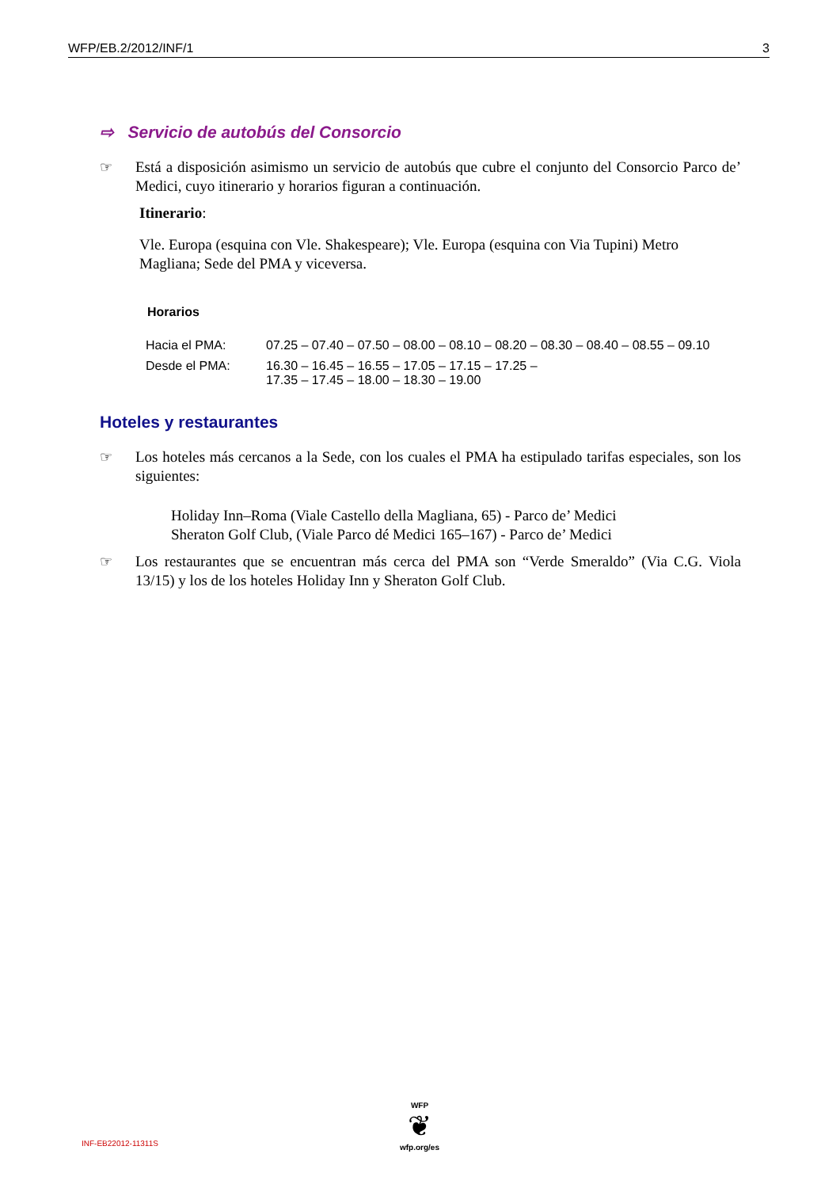WFP/EB.2/2012/INF/1 3
⇨ Servicio de autobús del Consorcio
☞ Está a disposición asimismo un servicio de autobús que cubre el conjunto del Consorcio Parco de’ Medici, cuyo itinerario y horarios figuran a continuación.
Itinerario:
Vle. Europa (esquina con Vle. Shakespeare); Vle. Europa (esquina con Via Tupini) Metro Magliana; Sede del PMA y viceversa.
Horarios
| Hacia el PMA: | 07.25 – 07.40 – 07.50 – 08.00 – 08.10 – 08.20 – 08.30 – 08.40 – 08.55 – 09.10 |
| Desde el PMA: | 16.30 – 16.45 – 16.55 – 17.05 – 17.15 – 17.25 – 17.35 – 17.45 – 18.00 – 18.30 – 19.00 |
Hoteles y restaurantes
☞ Los hoteles más cercanos a la Sede, con los cuales el PMA ha estipulado tarifas especiales, son los siguientes:
Holiday Inn–Roma (Viale Castello della Magliana, 65) - Parco de’ Medici
Sheraton Golf Club, (Viale Parco dé Medici 165–167) - Parco de’ Medici
☞ Los restaurantes que se encuentran más cerca del PMA son “Verde Smeraldo” (Via C.G. Viola 13/15) y los de los hoteles Holiday Inn y Sheraton Golf Club.
WFP
❦
wfp.org/es
INF-EB22012-11311S